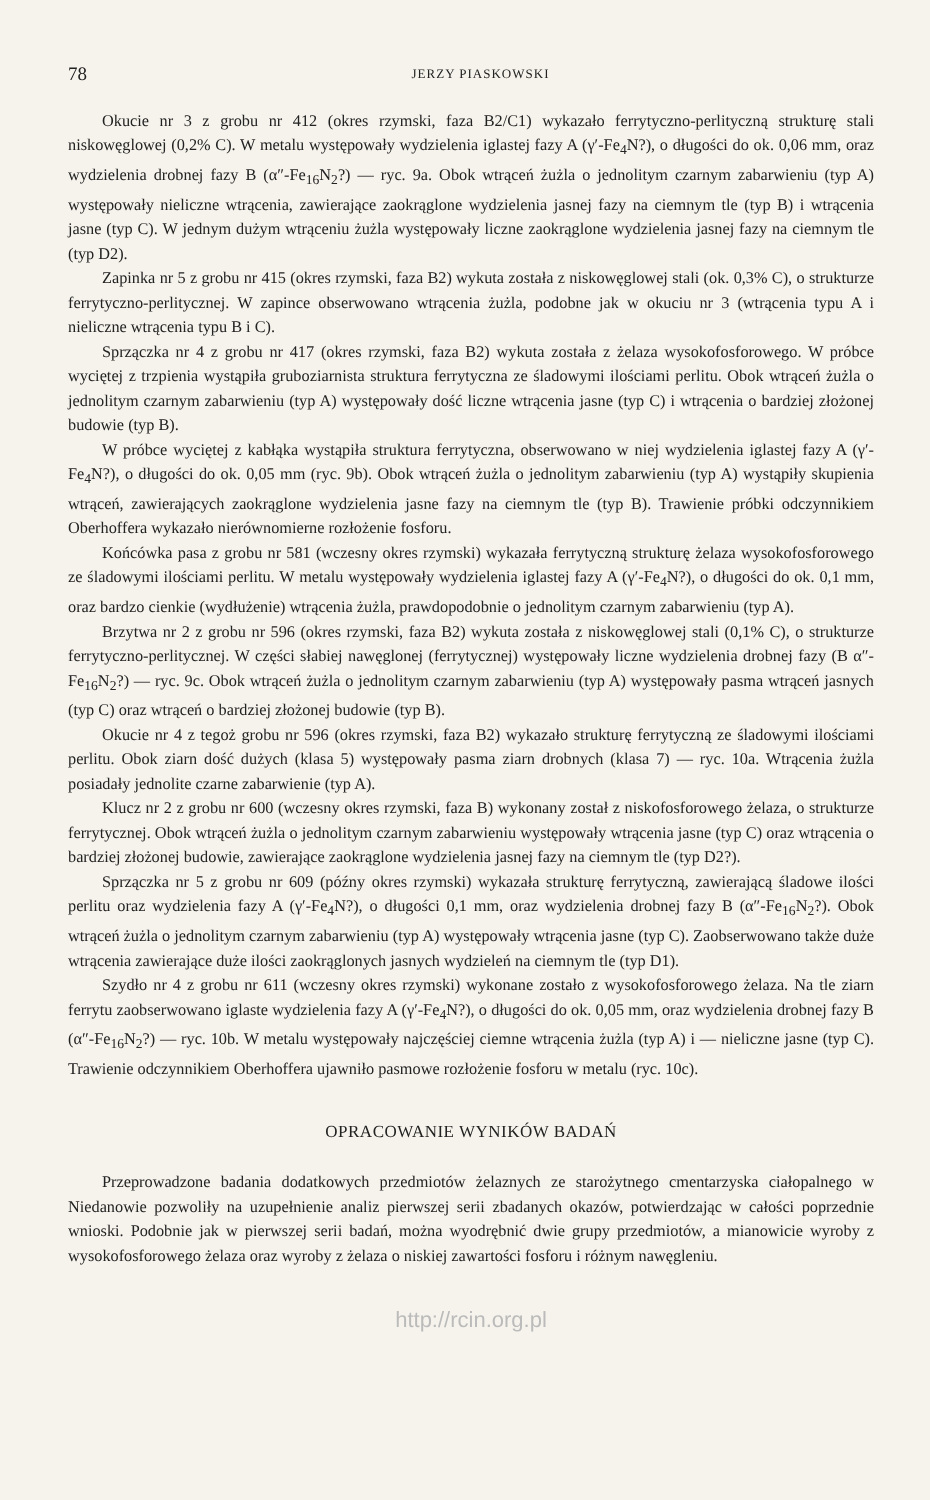78 JERZY PIASKOWSKI
Okucie nr 3 z grobu nr 412 (okres rzymski, faza B2/C1) wykazało ferrytyczno-perlityczną strukturę stali niskowęglowej (0,2% C). W metalu występowały wydzielenia iglastej fazy A (γ′-Fe<sub>4</sub>N?), o długości do ok. 0,06 mm, oraz wydzielenia drobnej fazy B (α″-Fe<sub>16</sub>N<sub>2</sub>?) — ryc. 9a. Obok wtrąceń żużla o jednolitym czarnym zabarwieniu (typ A) występowały nieliczne wtrącenia, zawierające zaokrąglone wydzielenia jasnej fazy na ciemnym tle (typ B) i wtrącenia jasne (typ C). W jednym dużym wtrąceniu żużla występowały liczne zaokrąglone wydzielenia jasnej fazy na ciemnym tle (typ D2).
Zapinka nr 5 z grobu nr 415 (okres rzymski, faza B2) wykuta została z niskowęglowej stali (ok. 0,3% C), o strukturze ferrytyczno-perlitycznej. W zapince obserwowano wtrącenia żużla, podobne jak w okuciu nr 3 (wtrącenia typu A i nieliczne wtrącenia typu B i C).
Sprzączka nr 4 z grobu nr 417 (okres rzymski, faza B2) wykuta została z żelaza wysokofosforowego. W próbce wyciętej z trzpienia wystąpiła gruboziarnista struktura ferrytyczna ze śladowymi ilościami perlitu. Obok wtrąceń żużla o jednolitym czarnym zabarwieniu (typ A) występowały dość liczne wtrącenia jasne (typ C) i wtrącenia o bardziej złożonej budowie (typ B).
W próbce wyciętej z kabłąka wystąpiła struktura ferrytyczna, obserwowano w niej wydzielenia iglastej fazy A (γ′-Fe<sub>4</sub>N?), o długości do ok. 0,05 mm (ryc. 9b). Obok wtrąceń żużla o jednolitym zabarwieniu (typ A) wystąpiły skupienia wtrąceń, zawierających zaokrąglone wydzielenia jasne fazy na ciemnym tle (typ B). Trawienie próbki odczynnikiem Oberhoffera wykazało nierównomierne rozłożenie fosforu.
Końcówka pasa z grobu nr 581 (wczesny okres rzymski) wykazała ferrytyczną strukturę żelaza wysokofosforowego ze śladowymi ilościami perlitu. W metalu występowały wydzielenia iglastej fazy A (γ′-Fe<sub>4</sub>N?), o długości do ok. 0,1 mm, oraz bardzo cienkie (wydłużenie) wtrącenia żużla, prawdopodobnie o jednolitym czarnym zabarwieniu (typ A).
Brzytwa nr 2 z grobu nr 596 (okres rzymski, faza B2) wykuta została z niskowęglowej stali (0,1% C), o strukturze ferrytyczno-perlitycznej. W części słabiej nawęglonej (ferrytycznej) występowały liczne wydzielenia drobnej fazy (B α″-Fe<sub>16</sub>N<sub>2</sub>?) — ryc. 9c. Obok wtrąceń żużla o jednolitym czarnym zabarwieniu (typ A) występowały pasma wtrąceń jasnych (typ C) oraz wtrąceń o bardziej złożonej budowie (typ B).
Okucie nr 4 z tegoż grobu nr 596 (okres rzymski, faza B2) wykazało strukturę ferrytyczną ze śladowymi ilościami perlitu. Obok ziarn dość dużych (klasa 5) występowały pasma ziarn drobnych (klasa 7) — ryc. 10a. Wtrącenia żużla posiadały jednolite czarne zabarwienie (typ A).
Klucz nr 2 z grobu nr 600 (wczesny okres rzymski, faza B) wykonany został z niskofosforowego żelaza, o strukturze ferrytycznej. Obok wtrąceń żużla o jednolitym czarnym zabarwieniu występowały wtrącenia jasne (typ C) oraz wtrącenia o bardziej złożonej budowie, zawierające zaokrąglone wydzielenia jasnej fazy na ciemnym tle (typ D2?).
Sprzączka nr 5 z grobu nr 609 (późny okres rzymski) wykazała strukturę ferrytyczną, zawierającą śladowe ilości perlitu oraz wydzielenia fazy A (γ′-Fe<sub>4</sub>N?), o długości 0,1 mm, oraz wydzielenia drobnej fazy B (α″-Fe<sub>16</sub>N<sub>2</sub>?). Obok wtrąceń żużla o jednolitym czarnym zabarwieniu (typ A) występowały wtrącenia jasne (typ C). Zaobserwowano także duże wtrącenia zawierające duże ilości zaokrąglonych jasnych wydzieleń na ciemnym tle (typ D1).
Szydło nr 4 z grobu nr 611 (wczesny okres rzymski) wykonane zostało z wysokofosforowego żelaza. Na tle ziarn ferrytu zaobserwowano iglaste wydzielenia fazy A (γ′-Fe<sub>4</sub>N?), o długości do ok. 0,05 mm, oraz wydzielenia drobnej fazy B (α″-Fe<sub>16</sub>N<sub>2</sub>?) — ryc. 10b. W metalu występowały najczęściej ciemne wtrącenia żużla (typ A) i — nieliczne jasne (typ C). Trawienie odczynnikiem Oberhoffera ujawniło pasmowe rozłożenie fosforu w metalu (ryc. 10c).
OPRACOWANIE WYNIKÓW BADAŃ
Przeprowadzone badania dodatkowych przedmiotów żelaznych ze starożytnego cmentarzyska ciałopalnego w Niedanowie pozwoliły na uzupełnienie analiz pierwszej serii zbadanych okazów, potwierdzając w całości poprzednie wnioski. Podobnie jak w pierwszej serii badań, można wyodrębnić dwie grupy przedmiotów, a mianowicie wyroby z wysokofosforowego żelaza oraz wyroby z żelaza o niskiej zawartości fosforu i różnym nawęgleniu.
http://rcin.org.pl